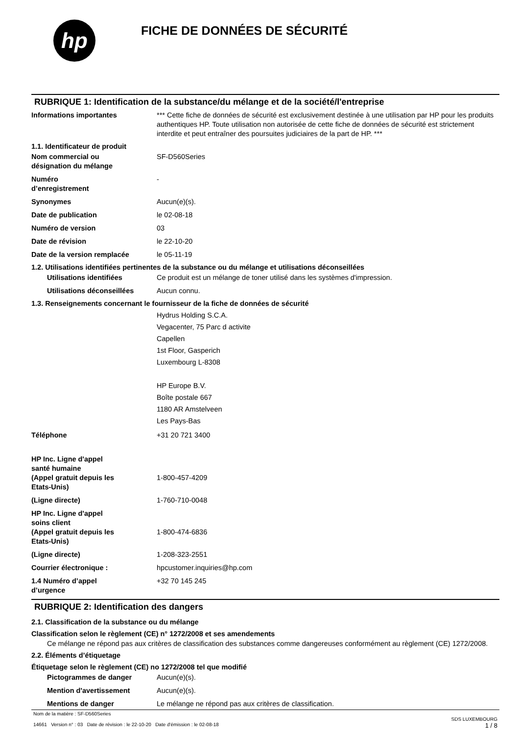hp
FICHE DE DONNÉES DE SÉCURITÉ
RUBRIQUE 1: Identification de la substance/du mélange et de la société/l'entreprise
Informations importantes *** Cette fiche de données de sécurité est exclusivement destinée à une utilisation par HP pour les produits authentiques HP. Toute utilisation non autorisée de cette fiche de données de sécurité est strictement interdite et peut entraîner des poursuites judiciaires de la part de HP. ***
1.1. Identificateur de produit
Nom commercial ou
désignation du mélange
SF-D560Series
Numéro
d’enregistrement
-
Synonymes Aucun(e)(s).
Date de publication le 02-08-18
Numéro de version 03
Date de révision le 22-10-20
Date de la version remplacée le 05-11-19
1.2. Utilisations identifiées pertinentes de la substance ou du mélange et utilisations déconseillées
Utilisations identifiées Ce produit est un mélange de toner utilisé dans les systèmes d'impression.
Utilisations déconseillées
Aucun connu.
1.3. Renseignements concernant le fournisseur de la fiche de données de sécurité
Hydrus Holding S.C.A.
Vegacenter, 75 Parc d activite
Capellen
1st Floor, Gasperich
Luxembourg L-8308
HP Europe B.V.
Boîte postale 667
1180 AR Amstelveen
Les Pays-Bas
Téléphone +31 20 721 3400
HP Inc. Ligne d'appel
santé humaine
(Appel gratuit depuis les
Etats-Unis)
1-800-457-4209
(Ligne directe) 1-760-710-0048
HP Inc. Ligne d'appel
soins client
(Appel gratuit depuis les
Etats-Unis)
1-800-474-6836
(Ligne directe) 1-208-323-2551
Courrier électronique : hpcustomer.inquiries@hp.com
1.4 Numéro d’appel
d’urgence
+32 70 145 245
RUBRIQUE 2: Identification des dangers
2.1. Classification de la substance ou du mélange
Classification selon le règlement (CE) n° 1272/2008 et ses amendements
Ce mélange ne répond pas aux critères de classification des substances comme dangereuses conformément au règlement (CE) 1272/2008.
2.2. Éléments d’étiquetage
Étiquetage selon le règlement (CE) no 1272/2008 tel que modifié
Pictogrammes de danger Aucun(e)(s).
Mention d'avertissement Aucun(e)(s).
Mentions de danger Le mélange ne répond pas aux critères de classification.
Nom de la matière : SF-D560Series
14661 Version n° : 03 Date de révision : le 22-10-20 Date d'émission : le 02-08-18
SDS LUXEMBOURG
1 / 8